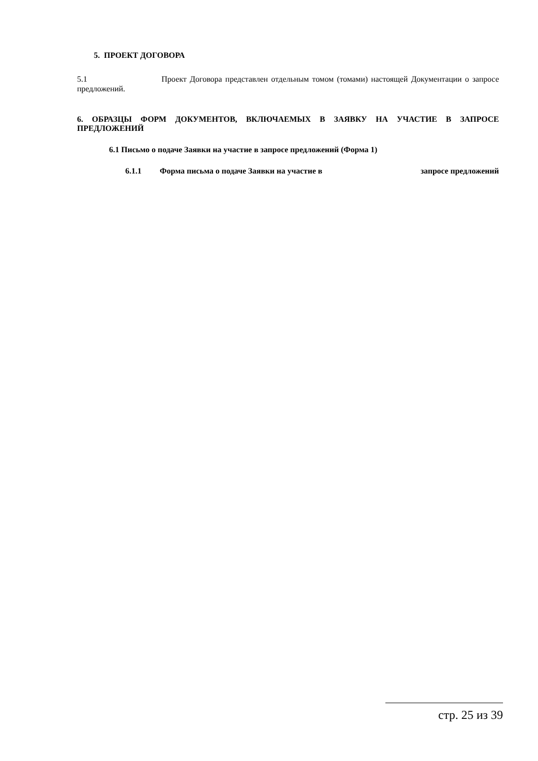5. ПРОЕКТ ДОГОВОРА
5.1 Проект Договора представлен отдельным томом (томами) настоящей Документации о запросе предложений.
6. ОБРАЗЦЫ ФОРМ ДОКУМЕНТОВ, ВКЛЮЧАЕМЫХ В ЗАЯВКУ НА УЧАСТИЕ В ЗАПРОСЕ ПРЕДЛОЖЕНИЙ
6.1 Письмо о подаче Заявки на участие в запросе предложений (Форма 1)
6.1.1 Форма письма о подаче Заявки на участие в запросе предложений
стр. 25 из 39